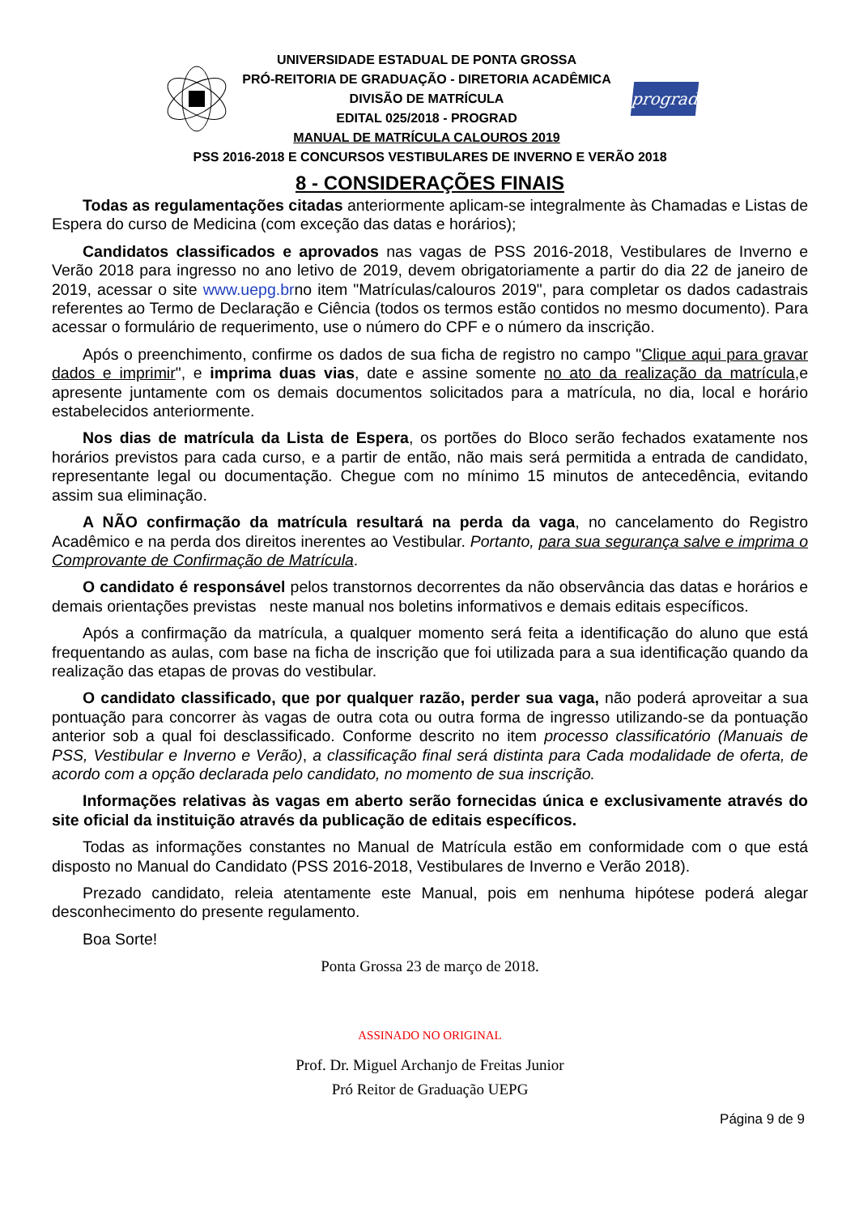UNIVERSIDADE ESTADUAL DE PONTA GROSSA
PRÓ-REITORIA DE GRADUAÇÃO - DIRETORIA ACADÊMICA
DIVISÃO DE MATRÍCULA
EDITAL 025/2018 - PROGRAD
MANUAL DE MATRÍCULA CALOUROS 2019
prograd
PSS 2016-2018 E CONCURSOS VESTIBULARES DE INVERNO E VERÃO 2018
8 - CONSIDERAÇÕES FINAIS
Todas as regulamentações citadas anteriormente aplicam-se integralmente às Chamadas e Listas de Espera do curso de Medicina (com exceção das datas e horários);
Candidatos classificados e aprovados nas vagas de PSS 2016-2018, Vestibulares de Inverno e Verão 2018 para ingresso no ano letivo de 2019, devem obrigatoriamente a partir do dia 22 de janeiro de 2019, acessar o site www.uepg.brno item "Matrículas/calouros 2019", para completar os dados cadastrais referentes ao Termo de Declaração e Ciência (todos os termos estão contidos no mesmo documento). Para acessar o formulário de requerimento, use o número do CPF e o número da inscrição.
Após o preenchimento, confirme os dados de sua ficha de registro no campo "Clique aqui para gravar dados e imprimir", e imprima duas vias, date e assine somente no ato da realização da matrícula,e apresente juntamente com os demais documentos solicitados para a matrícula, no dia, local e horário estabelecidos anteriormente.
Nos dias de matrícula da Lista de Espera, os portões do Bloco serão fechados exatamente nos horários previstos para cada curso, e a partir de então, não mais será permitida a entrada de candidato, representante legal ou documentação. Chegue com no mínimo 15 minutos de antecedência, evitando assim sua eliminação.
A NÃO confirmação da matrícula resultará na perda da vaga, no cancelamento do Registro Acadêmico e na perda dos direitos inerentes ao Vestibular. Portanto, para sua segurança salve e imprima o Comprovante de Confirmação de Matrícula.
O candidato é responsável pelos transtornos decorrentes da não observância das datas e horários e demais orientações previstas neste manual nos boletins informativos e demais editais específicos.
Após a confirmação da matrícula, a qualquer momento será feita a identificação do aluno que está frequentando as aulas, com base na ficha de inscrição que foi utilizada para a sua identificação quando da realização das etapas de provas do vestibular.
O candidato classificado, que por qualquer razão, perder sua vaga, não poderá aproveitar a sua pontuação para concorrer às vagas de outra cota ou outra forma de ingresso utilizando-se da pontuação anterior sob a qual foi desclassificado. Conforme descrito no item processo classificatório (Manuais de PSS, Vestibular e Inverno e Verão), a classificação final será distinta para Cada modalidade de oferta, de acordo com a opção declarada pelo candidato, no momento de sua inscrição.
Informações relativas às vagas em aberto serão fornecidas única e exclusivamente através do site oficial da instituição através da publicação de editais específicos.
Todas as informações constantes no Manual de Matrícula estão em conformidade com o que está disposto no Manual do Candidato (PSS 2016-2018, Vestibulares de Inverno e Verão 2018).
Prezado candidato, releia atentamente este Manual, pois em nenhuma hipótese poderá alegar desconhecimento do presente regulamento.
Boa Sorte!
Ponta Grossa 23 de março de 2018.
ASSINADO NO ORIGINAL
Prof. Dr. Miguel Archanjo de Freitas Junior
Pró Reitor de Graduação UEPG
Página 9 de 9